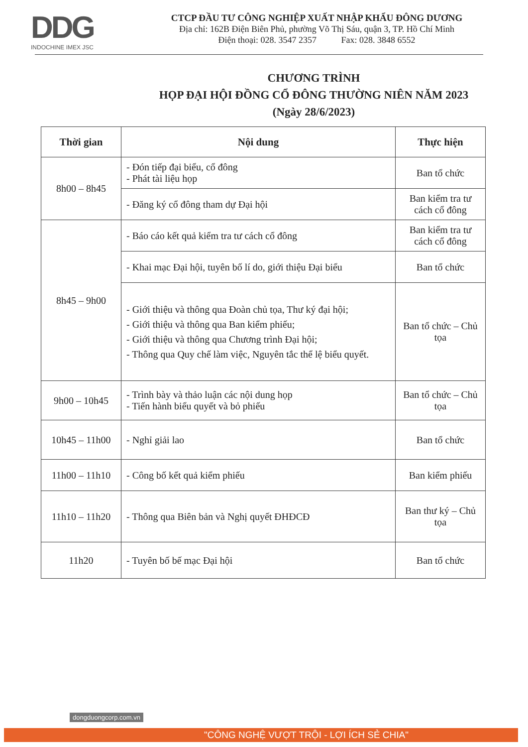DDG
INDOCHINE IMEX JSC
CTCP ĐẦU TƯ CÔNG NGHIỆP XUẤT NHẬP KHẨU ĐÔNG DƯƠNG
Địa chỉ: 162B Điện Biên Phủ, phường Võ Thị Sáu, quận 3, TP. Hồ Chí Minh
Điện thoại: 028. 3547 2357 Fax: 028. 3848 6552
CHƯƠNG TRÌNH
HỌP ĐẠI HỘI ĐỒNG CỔ ĐÔNG THƯỜNG NIÊN NĂM 2023
(Ngày 28/6/2023)
| Thời gian | Nội dung | Thực hiện |
| --- | --- | --- |
| 8h00 – 8h45 | - Đón tiếp đại biểu, cổ đông - Phát tài liệu họp | Ban tổ chức |
| | - Đăng ký cổ đông tham dự Đại hội | Ban kiểm tra tư cách cổ đông |
| 8h45 – 9h00 | - Báo cáo kết quả kiểm tra tư cách cổ đông | Ban kiểm tra tư cách cổ đông |
| | - Khai mạc Đại hội, tuyên bố lí do, giới thiệu Đại biểu | Ban tổ chức |
| | - Giới thiệu và thông qua Đoàn chủ tọa, Thư ký đại hội; - Giới thiệu và thông qua Ban kiểm phiếu; - Giới thiệu và thông qua Chương trình Đại hội; - Thông qua Quy chế làm việc, Nguyên tắc thể lệ biểu quyết. | Ban tổ chức – Chủ tọa |
| 9h00 – 10h45 | - Trình bày và thảo luận các nội dung họp - Tiến hành biểu quyết và bỏ phiếu | Ban tổ chức – Chủ tọa |
| 10h45 – 11h00 | - Nghỉ giải lao | Ban tổ chức |
| 11h00 – 11h10 | - Công bố kết quả kiểm phiếu | Ban kiểm phiếu |
| 11h10 – 11h20 | - Thông qua Biên bản và Nghị quyết ĐHĐCĐ | Ban thư ký – Chủ tọa |
| 11h20 | - Tuyên bố bế mạc Đại hội | Ban tổ chức |
dongduongcorp.com.vn
"CÔNG NGHỆ VƯỢT TRỘI - LỢI ÍCH SẺ CHIA"